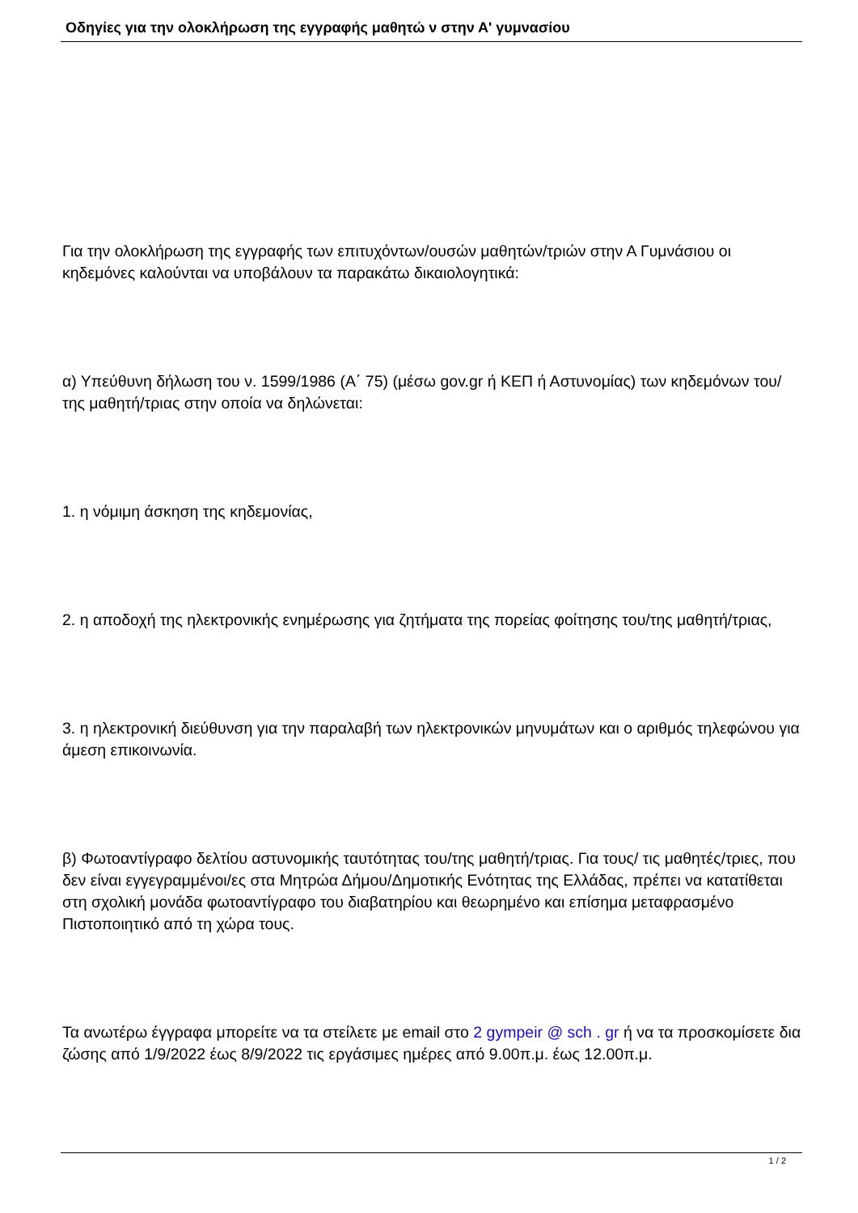Οδηγίες για την ολοκλήρωση της εγγραφής μαθητώ ν στην Α' γυμνασίου
Για την ολοκλήρωση της εγγραφής των επιτυχόντων/ουσών μαθητών/τριών στην Α Γυμνάσιου οι κηδεμόνες καλούνται να υποβάλουν τα παρακάτω δικαιολογητικά:
α) Υπεύθυνη δήλωση του ν. 1599/1986 (Α΄ 75) (μέσω gov.gr ή ΚΕΠ ή Αστυνομίας) των κηδεμόνων του/της μαθητή/τριας στην οποία να δηλώνεται:
1. η νόμιμη άσκηση της κηδεμονίας,
2. η αποδοχή της ηλεκτρονικής ενημέρωσης για ζητήματα της πορείας φοίτησης του/της μαθητή/τριας,
3. η ηλεκτρονική διεύθυνση για την παραλαβή των ηλεκτρονικών μηνυμάτων και ο αριθμός τηλεφώνου για άμεση επικοινωνία.
β) Φωτοαντίγραφο δελτίου αστυνομικής ταυτότητας του/της μαθητή/τριας. Για τους/ τις μαθητές/τριες, που δεν είναι εγγεγραμμένοι/ες στα Μητρώα Δήμου/Δημοτικής Ενότητας της Ελλάδας, πρέπει να κατατίθεται στη σχολική μονάδα φωτοαντίγραφο του διαβατηρίου και θεωρημένο και επίσημα μεταφρασμένο Πιστοποιητικό από τη χώρα τους.
Τα ανωτέρω έγγραφα μπορείτε να τα στείλετε με email στο 2 gympeir @ sch . gr ή να τα προσκομίσετε δια ζώσης από 1/9/2022 έως 8/9/2022 τις εργάσιμες ημέρες από 9.00π.μ. έως 12.00π.μ.
1 / 2